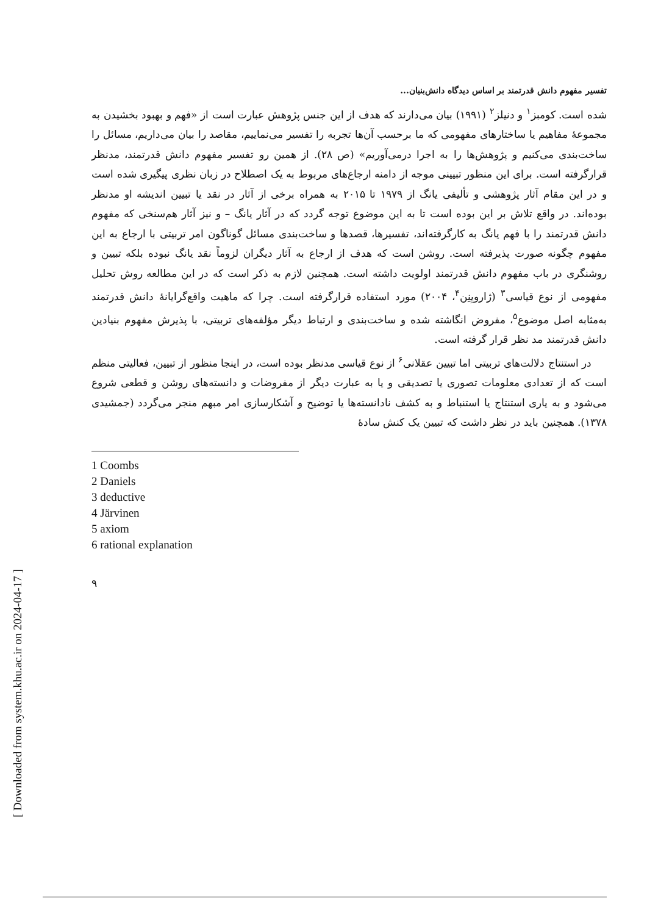[ Downloaded from system.khu.ac.ir on 2024-04-17 ]
تفسیر مفهوم دانش قدرتمند بر اساس دیدگاه دانش‌بنیان...
شده است. کومبز<sup>۱</sup> و دنیلز<sup>۲</sup> (۱۹۹۱) بیان می‌دارند که هدف از این جنس پژوهش عبارت است از «فهم و بهبود بخشیدن به مجموعهٔ مفاهیم یا ساختارهای مفهومی که ما برحسب آن‌ها تجربه را تفسیر می‌نماییم، مقاصد را بیان می‌داریم، مسائل را ساخت‌بندی می‌کنیم و پژوهش‌ها را به اجرا درمی‌آوریم» (ص ۲۸). از همین رو تفسیر مفهوم دانش قدرتمند، مدنظر قرارگرفته است. برای این منظور تبیینی موجه از دامنه ارجاع‌های مربوط به یک اصطلاح در زبان نظری پیگیری شده است و در این مقام آثار پژوهشی و تألیفی یانگ از ۱۹۷۹ تا ۲۰۱۵ به همراه برخی از آثار در نقد یا تبیین اندیشه او مدنظر بوده‌اند. در واقع تلاش بر این بوده است تا به این موضوع توجه گردد که در آثار یانگ – و نیز آثار هم‌سنخی که مفهوم دانش قدرتمند را با فهم یانگ به کارگرفته‌اند، تفسیرها، قصدها و ساخت‌بندی مسائل گوناگون امر تربیتی با ارجاع به این مفهوم چگونه صورت پذیرفته است. روشن است که هدف از ارجاع به آثار دیگران لزوماً نقد یانگ نبوده بلکه تبیین و روشنگری در باب مفهوم دانش قدرتمند اولویت داشته است. همچنین لازم به ذکر است که در این مطالعه روش تحلیل مفهومی از نوع قیاسی<sup>۳</sup> (ژارویِنِن<sup>۴</sup>، ۲۰۰۴) مورد استفاده قرارگرفته است. چرا که ماهیت واقع‌گرایانهٔ دانش قدرتمند به‌مثابه اصل موضوع<sup>۵</sup>، مفروض انگاشته شده و ساخت‌بندی و ارتباط دیگر مؤلفه‌های تربیتی، با پذیرش مفهوم بنیادین دانش قدرتمند مد نظر قرار گرفته است.
در استنتاج دلالت‌های تربیتی اما تبیین عقلانی<sup>۶</sup> از نوع قیاسی مدنظر بوده است، در اینجا منظور از تبیین، فعالیتی منظم است که از تعدادی معلومات تصوری یا تصدیقی و یا به عبارت دیگر از مفروضات و دانسته‌های روشن و قطعی شروع می‌شود و به یاری استنتاج یا استنباط و به کشف نادانسته‌ها یا توضیح و آشکارسازی امر مبهم منجر می‌گردد (جمشیدی ۱۳۷۸). همچنین باید در نظر داشت که تبیین یک کنش سادهٔ
1 Coombs
2 Daniels
3 deductive
4 Järvinen
5 axiom
6 rational explanation
۹